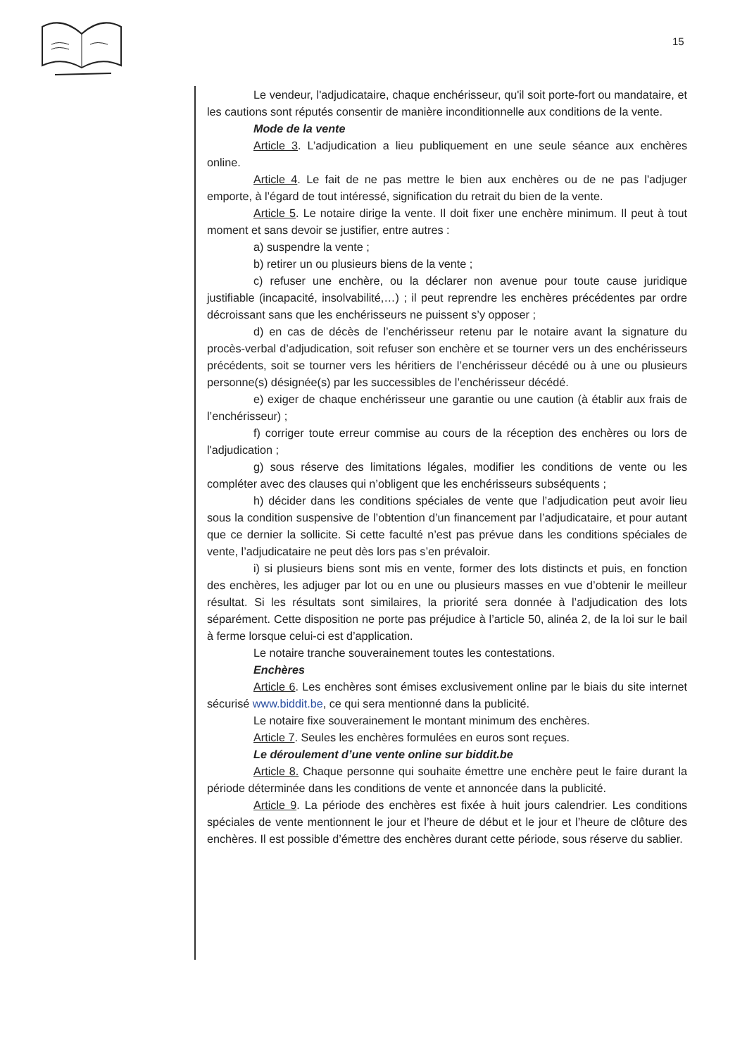15
Le vendeur, l'adjudicataire, chaque enchérisseur, qu'il soit porte-fort ou mandataire, et les cautions sont réputés consentir de manière inconditionnelle aux conditions de la vente.
Mode de la vente
Article 3. L’adjudication a lieu publiquement en une seule séance aux enchères online.
Article 4. Le fait de ne pas mettre le bien aux enchères ou de ne pas l'adjuger emporte, à l’égard de tout intéressé, signification du retrait du bien de la vente.
Article 5. Le notaire dirige la vente. Il doit fixer une enchère minimum. Il peut à tout moment et sans devoir se justifier, entre autres :
a) suspendre la vente ;
b) retirer un ou plusieurs biens de la vente ;
c) refuser une enchère, ou la déclarer non avenue pour toute cause juridique justifiable (incapacité, insolvabilité,…) ; il peut reprendre les enchères précédentes par ordre décroissant sans que les enchérisseurs ne puissent s’y opposer ;
d) en cas de décès de l’enchérisseur retenu par le notaire avant la signature du procès-verbal d’adjudication, soit refuser son enchère et se tourner vers un des enchérisseurs précédents, soit se tourner vers les héritiers de l’enchérisseur décédé ou à une ou plusieurs personne(s) désignée(s) par les successibles de l’enchérisseur décédé.
e) exiger de chaque enchérisseur une garantie ou une caution (à établir aux frais de l’enchérisseur) ;
f) corriger toute erreur commise au cours de la réception des enchères ou lors de l'adjudication ;
g) sous réserve des limitations légales, modifier les conditions de vente ou les compléter avec des clauses qui n’obligent que les enchérisseurs subséquents ;
h) décider dans les conditions spéciales de vente que l’adjudication peut avoir lieu sous la condition suspensive de l’obtention d’un financement par l’adjudicataire, et pour autant que ce dernier la sollicite. Si cette faculté n’est pas prévue dans les conditions spéciales de vente, l’adjudicataire ne peut dès lors pas s’en prévaloir.
i) si plusieurs biens sont mis en vente, former des lots distincts et puis, en fonction des enchères, les adjuger par lot ou en une ou plusieurs masses en vue d’obtenir le meilleur résultat. Si les résultats sont similaires, la priorité sera donnée à l’adjudication des lots séparément. Cette disposition ne porte pas préjudice à l’article 50, alinéa 2, de la loi sur le bail à ferme lorsque celui-ci est d’application.
Le notaire tranche souverainement toutes les contestations.
Enchères
Article 6. Les enchères sont émises exclusivement online par le biais du site internet sécurisé www.biddit.be, ce qui sera mentionné dans la publicité.
Le notaire fixe souverainement le montant minimum des enchères.
Article 7. Seules les enchères formulées en euros sont reçues.
Le déroulement d’une vente online sur biddit.be
Article 8. Chaque personne qui souhaite émettre une enchère peut le faire durant la période déterminée dans les conditions de vente et annoncée dans la publicité.
Article 9. La période des enchères est fixée à huit jours calendrier. Les conditions spéciales de vente mentionnent le jour et l’heure de début et le jour et l’heure de clôture des enchères. Il est possible d’émettre des enchères durant cette période, sous réserve du sablier.